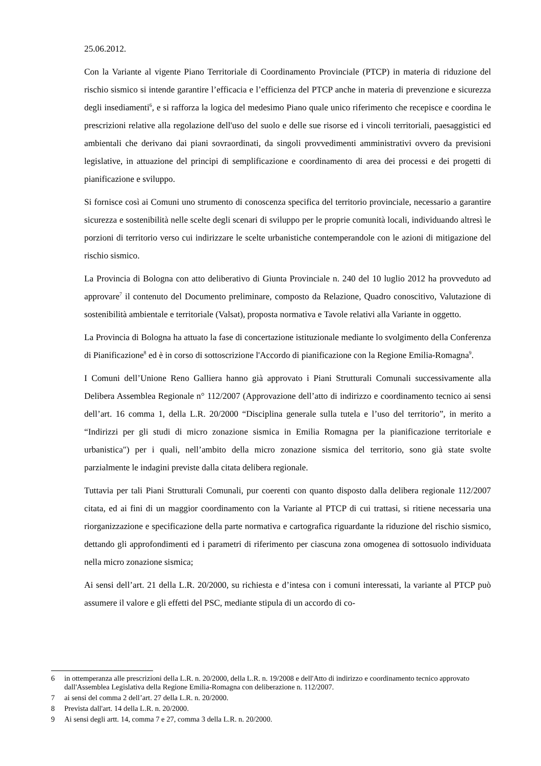25.06.2012.
Con la Variante al vigente Piano Territoriale di Coordinamento Provinciale (PTCP) in materia di riduzione del rischio sismico si intende garantire l’efficacia e l’efficienza del PTCP anche in materia di prevenzione e sicurezza degli insediamenti<sup>6</sup>, e si rafforza la logica del medesimo Piano quale unico riferimento che recepisce e coordina le prescrizioni relative alla regolazione dell'uso del suolo e delle sue risorse ed i vincoli territoriali, paesaggistici ed ambientali che derivano dai piani sovraordinati, da singoli provvedimenti amministrativi ovvero da previsioni legislative, in attuazione del principi di semplificazione e coordinamento di area dei processi e dei progetti di pianificazione e sviluppo.
Si fornisce così ai Comuni uno strumento di conoscenza specifica del territorio provinciale, necessario a garantire sicurezza e sostenibilità nelle scelte degli scenari di sviluppo per le proprie comunità locali, individuando altresì le porzioni di territorio verso cui indirizzare le scelte urbanistiche contemperandole con le azioni di mitigazione del rischio sismico.
La Provincia di Bologna con atto deliberativo di Giunta Provinciale n. 240 del 10 luglio 2012 ha provveduto ad approvare<sup>7</sup> il contenuto del Documento preliminare, composto da Relazione, Quadro conoscitivo, Valutazione di sostenibilità ambientale e territoriale (Valsat), proposta normativa e Tavole relativi alla Variante in oggetto.
La Provincia di Bologna ha attuato la fase di concertazione istituzionale mediante lo svolgimento della Conferenza di Pianificazione<sup>8</sup> ed è in corso di sottoscrizione l'Accordo di pianificazione con la Regione Emilia-Romagna<sup>9</sup>.
I Comuni dell’Unione Reno Galliera hanno già approvato i Piani Strutturali Comunali successivamente alla Delibera Assemblea Regionale n° 112/2007 (Approvazione dell’atto di indirizzo e coordinamento tecnico ai sensi dell’art. 16 comma 1, della L.R. 20/2000 “Disciplina generale sulla tutela e l’uso del territorio”, in merito a “Indirizzi per gli studi di micro zonazione sismica in Emilia Romagna per la pianificazione territoriale e urbanistica") per i quali, nell’ambito della micro zonazione sismica del territorio, sono già state svolte parzialmente le indagini previste dalla citata delibera regionale.
Tuttavia per tali Piani Strutturali Comunali, pur coerenti con quanto disposto dalla delibera regionale 112/2007 citata, ed ai fini di un maggior coordinamento con la Variante al PTCP di cui trattasi, si ritiene necessaria una riorganizzazione e specificazione della parte normativa e cartografica riguardante la riduzione del rischio sismico, dettando gli approfondimenti ed i parametri di riferimento per ciascuna zona omogenea di sottosuolo individuata nella micro zonazione sismica;
Ai sensi dell’art. 21 della L.R. 20/2000, su richiesta e d’intesa con i comuni interessati, la variante al PTCP può assumere il valore e gli effetti del PSC, mediante stipula di un accordo di co-
6 in ottemperanza alle prescrizioni della L.R. n. 20/2000, della L.R. n. 19/2008 e dell'Atto di indirizzo e coordinamento tecnico approvato dall'Assemblea Legislativa della Regione Emilia-Romagna con deliberazione n. 112/2007.
7 ai sensi del comma 2 dell’art. 27 della L.R. n. 20/2000.
8 Prevista dall'art. 14 della L.R. n. 20/2000.
9 Ai sensi degli artt. 14, comma 7 e 27, comma 3 della L.R. n. 20/2000.